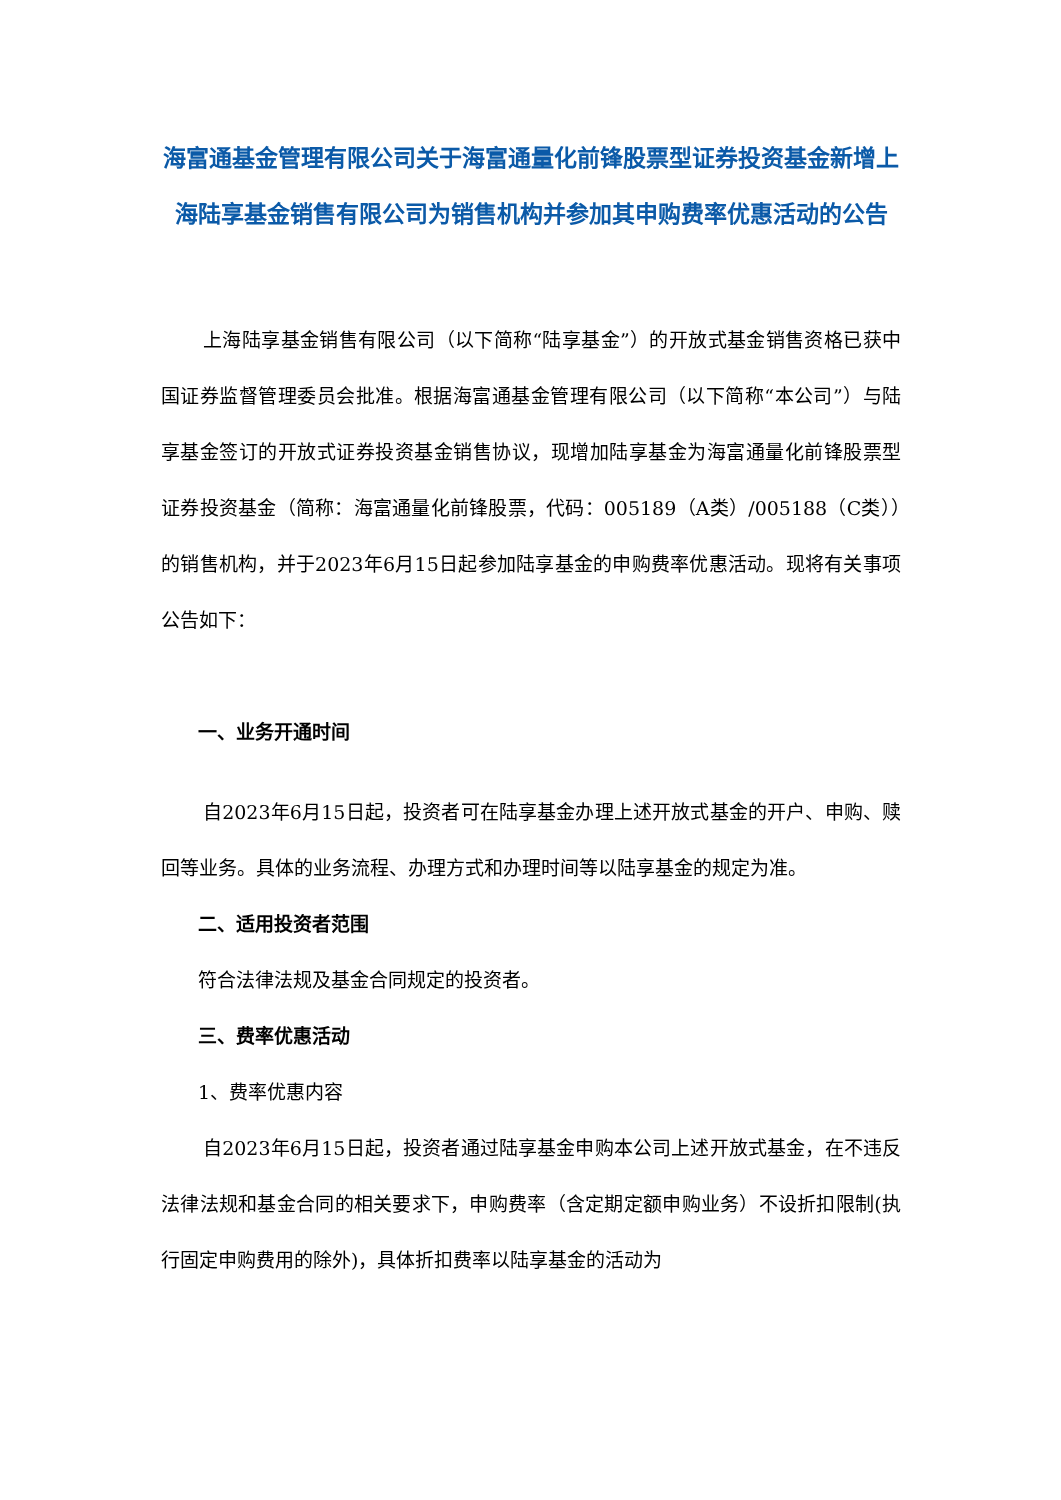海富通基金管理有限公司关于海富通量化前锋股票型证券投资基金新增上海陆享基金销售有限公司为销售机构并参加其申购费率优惠活动的公告
上海陆享基金销售有限公司（以下简称“陆享基金”）的开放式基金销售资格已获中国证券监督管理委员会批准。根据海富通基金管理有限公司（以下简称“本公司”）与陆享基金签订的开放式证券投资基金销售协议，现增加陆享基金为海富通量化前锋股票型证券投资基金（简称：海富通量化前锋股票，代码：005189（A类）/005188（C类））的销售机构，并于2023年6月15日起参加陆享基金的申购费率优惠活动。现将有关事项公告如下：
一、业务开通时间
自2023年6月15日起，投资者可在陆享基金办理上述开放式基金的开户、申购、赎回等业务。具体的业务流程、办理方式和办理时间等以陆享基金的规定为准。
二、适用投资者范围
符合法律法规及基金合同规定的投资者。
三、费率优惠活动
1、费率优惠内容
自2023年6月15日起，投资者通过陆享基金申购本公司上述开放式基金，在不违反法律法规和基金合同的相关要求下，申购费率（含定期定额申购业务）不设折扣限制(执行固定申购费用的除外)，具体折扣费率以陆享基金的活动为